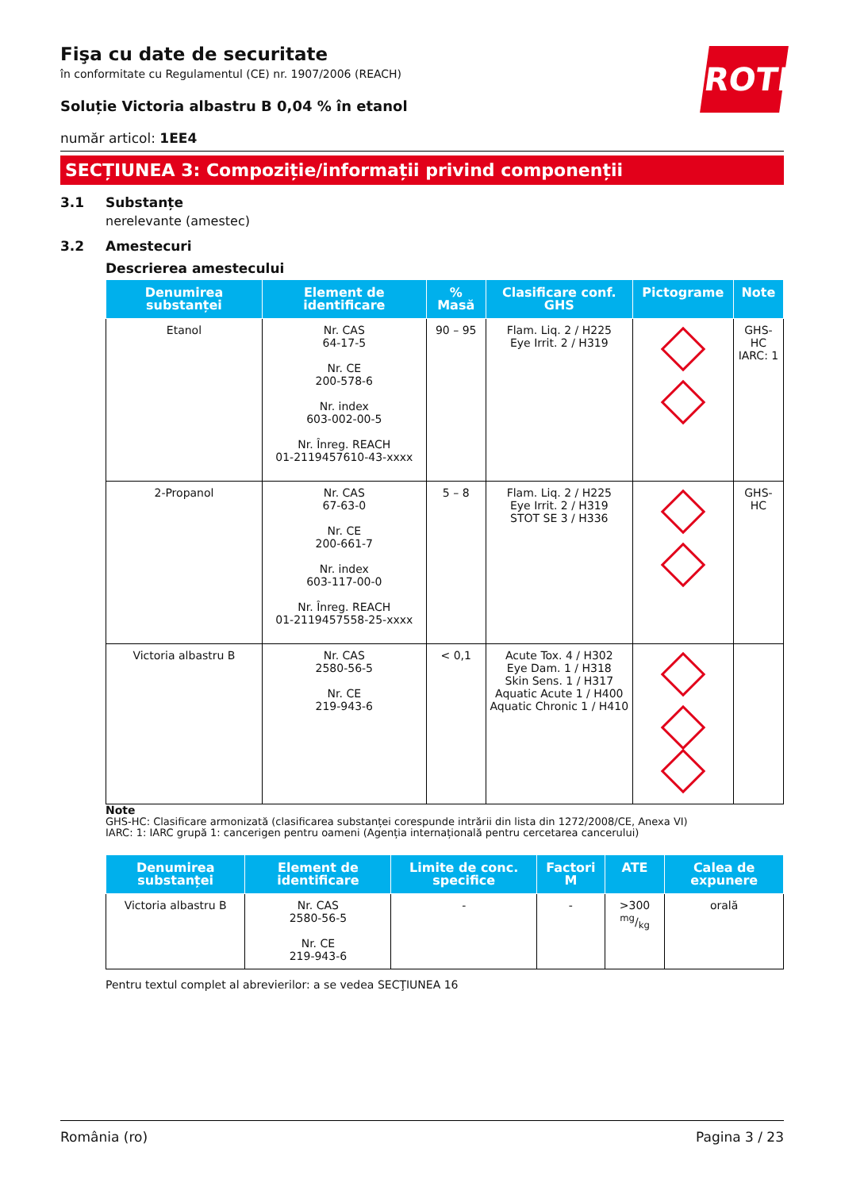ROTH
Fişa cu date de securitate
în conformitate cu Regulamentul (CE) nr. 1907/2006 (REACH)
Soluție Victoria albastru B 0,04 % în etanol
număr articol: 1EE4
SECȚIUNEA 3: Compoziție/informații privind componenții
3.1 Substanțe
nerelevante (amestec)
3.2 Amestecuri
Descrierea amestecului
| Denumirea substanței | Element de identificare | % Masă | Clasificare conf. GHS | Pictograme | Note |
| --- | --- | --- | --- | --- | --- |
| Etanol | Nr. CAS 64-17-5 Nr. CE 200-578-6 Nr. index 603-002-00-5 Nr. Înreg. REACH 01-2119457610-43-xxxx | 90 – 95 | Flam. Liq. 2 / H225 Eye Irrit. 2 / H319 | | GHS-HC IARC: 1 |
| 2-Propanol | Nr. CAS 67-63-0 Nr. CE 200-661-7 Nr. index 603-117-00-0 Nr. Înreg. REACH 01-2119457558-25-xxxx | 5 – 8 | Flam. Liq. 2 / H225 Eye Irrit. 2 / H319 STOT SE 3 / H336 | | GHS-HC |
| Victoria albastru B | Nr. CAS 2580-56-5 Nr. CE 219-943-6 | < 0,1 | Acute Tox. 4 / H302 Eye Dam. 1 / H318 Skin Sens. 1 / H317 Aquatic Acute 1 / H400 Aquatic Chronic 1 / H410 | | |
Note
GHS-HC: Clasificare armonizată (clasificarea substanței corespunde intrării din lista din 1272/2008/CE, Anexa VI)
IARC: 1: IARC grupă 1: cancerigen pentru oameni (Agenția internațională pentru cercetarea cancerului)
| Denumirea substanței | Element de identificare | Limite de conc. specifice | Factori M | ATE | Calea de expunere |
| --- | --- | --- | --- | --- | --- |
| Victoria albastru B | Nr. CAS 2580-56-5 Nr. CE 219-943-6 | - | - | >300 mg/kg | orală |
Pentru textul complet al abrevierilor: a se vedea SECŢIUNEA 16
România (ro) Pagina 3 / 23